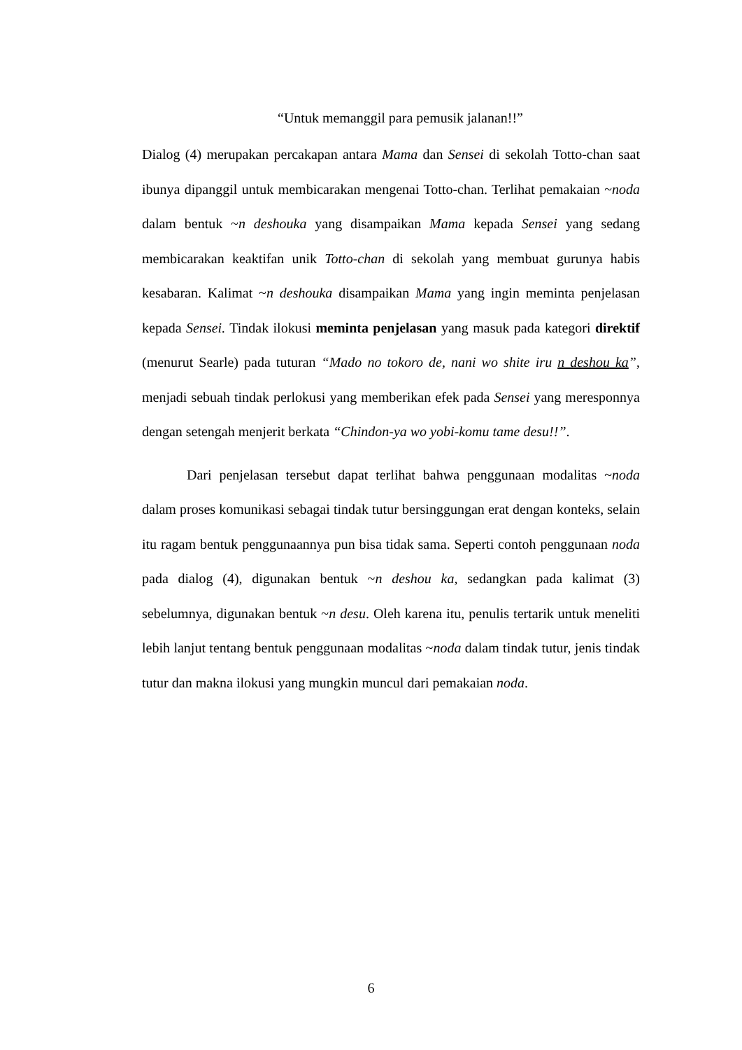“Untuk memanggil para pemusik jalanan!!”
Dialog (4) merupakan percakapan antara Mama dan Sensei di sekolah Totto-chan saat ibunya dipanggil untuk membicarakan mengenai Totto-chan. Terlihat pemakaian ~noda dalam bentuk ~n deshouka yang disampaikan Mama kepada Sensei yang sedang membicarakan keaktifan unik Totto-chan di sekolah yang membuat gurunya habis kesabaran. Kalimat ~n deshouka disampaikan Mama yang ingin meminta penjelasan kepada Sensei. Tindak ilokusi meminta penjelasan yang masuk pada kategori direktif (menurut Searle) pada tuturan “Mado no tokoro de, nani wo shite iru n deshou ka”, menjadi sebuah tindak perlokusi yang memberikan efek pada Sensei yang meresponnya dengan setengah menjerit berkata “Chindon-ya wo yobi-komu tame desu!!”.
Dari penjelasan tersebut dapat terlihat bahwa penggunaan modalitas ~noda dalam proses komunikasi sebagai tindak tutur bersinggungan erat dengan konteks, selain itu ragam bentuk penggunaannya pun bisa tidak sama. Seperti contoh penggunaan noda pada dialog (4), digunakan bentuk ~n deshou ka, sedangkan pada kalimat (3) sebelumnya, digunakan bentuk ~n desu. Oleh karena itu, penulis tertarik untuk meneliti lebih lanjut tentang bentuk penggunaan modalitas ~noda dalam tindak tutur, jenis tindak tutur dan makna ilokusi yang mungkin muncul dari pemakaian noda.
6